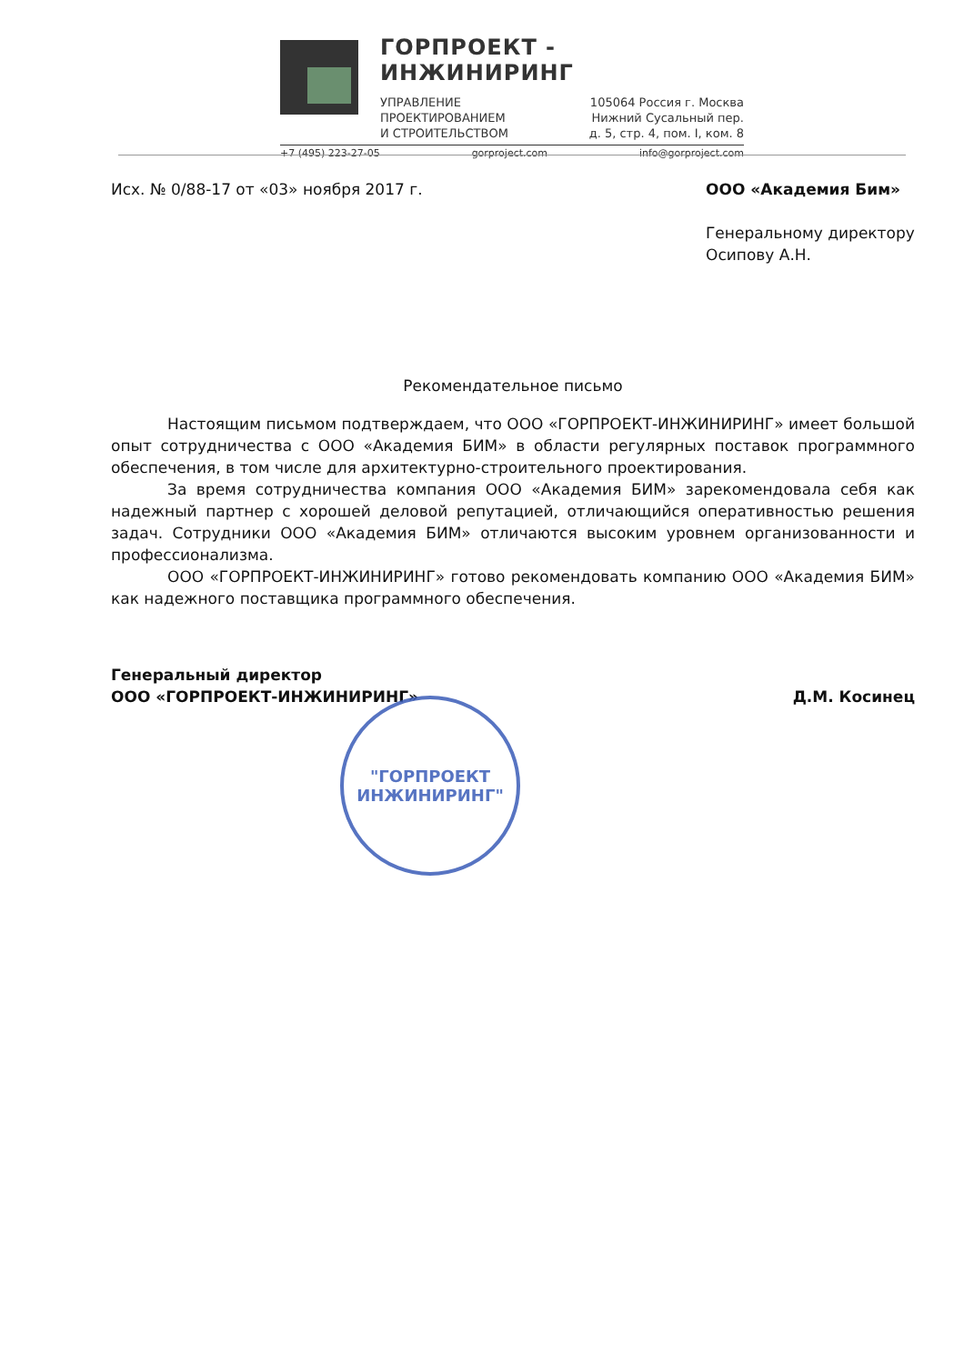ГОРПРОЕКТ - ИНЖИНИРИНГ
УПРАВЛЕНИЕ
ПРОЕКТИРОВАНИЕМ
И СТРОИТЕЛЬСТВОМ
105064 Россия г. Москва
Нижний Сусальный пер.
д. 5, стр. 4, пом. I, ком. 8
+7 (495) 223-27-05 gorproject.com info@gorproject.com
Исх. № 0/88-17 от «03» ноября 2017 г.
ООО «Академия Бим»
Генеральному директору
Осипову А.Н.
Рекомендательное письмо
Настоящим письмом подтверждаем, что ООО «ГОРПРОЕКТ-ИНЖИНИРИНГ» имеет большой опыт сотрудничества с ООО «Академия БИМ» в области регулярных поставок программного обеспечения, в том числе для архитектурно-строительного проектирования.
За время сотрудничества компания ООО «Академия БИМ» зарекомендовала себя как надежный партнер с хорошей деловой репутацией, отличающийся оперативностью решения задач. Сотрудники ООО «Академия БИМ» отличаются высоким уровнем организованности и профессионализма.
ООО «ГОРПРОЕКТ-ИНЖИНИРИНГ» готово рекомендовать компанию ООО «Академия БИМ» как надежного поставщика программного обеспечения.
Генеральный директор
ООО «ГОРПРОЕКТ-ИНЖИНИРИНГ»
Д.М. Косинец
"ГОРПРОЕКТ
ИНЖИНИРИНГ"